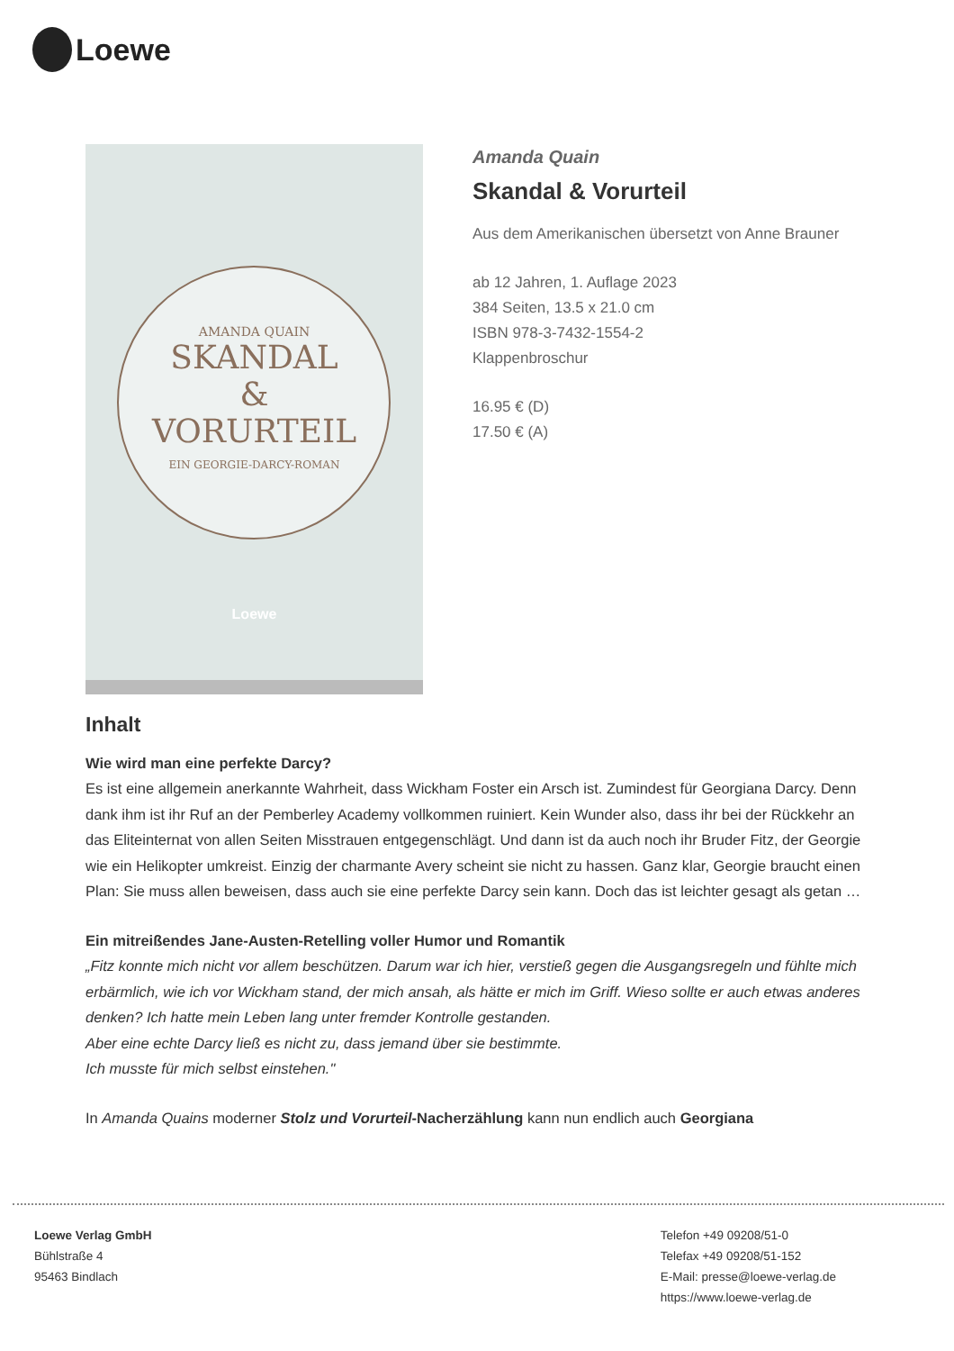Loewe
AMANDA QUAIN
SKANDAL
&
VORURTEIL
EIN GEORGIE-DARCY-ROMAN
Loewe
Amanda Quain
Skandal & Vorurteil
Aus dem Amerikanischen übersetzt von Anne Brauner
ab 12 Jahren, 1. Auflage 2023
384 Seiten, 13.5 x 21.0 cm
ISBN 978-3-7432-1554-2
Klappenbroschur
16.95 € (D)
17.50 € (A)
Inhalt
Wie wird man eine perfekte Darcy?
Es ist eine allgemein anerkannte Wahrheit, dass Wickham Foster ein Arsch ist. Zumindest für Georgiana Darcy. Denn dank ihm ist ihr Ruf an der Pemberley Academy vollkommen ruiniert. Kein Wunder also, dass ihr bei der Rückkehr an das Eliteinternat von allen Seiten Misstrauen entgegenschlägt. Und dann ist da auch noch ihr Bruder Fitz, der Georgie wie ein Helikopter umkreist. Einzig der charmante Avery scheint sie nicht zu hassen. Ganz klar, Georgie braucht einen Plan: Sie muss allen beweisen, dass auch sie eine perfekte Darcy sein kann. Doch das ist leichter gesagt als getan …
Ein mitreißendes Jane-Austen-Retelling voller Humor und Romantik
„Fitz konnte mich nicht vor allem beschützen. Darum war ich hier, verstieß gegen die Ausgangsregeln und fühlte mich erbärmlich, wie ich vor Wickham stand, der mich ansah, als hätte er mich im Griff. Wieso sollte er auch etwas anderes denken? Ich hatte mein Leben lang unter fremder Kontrolle gestanden.
Aber eine echte Darcy ließ es nicht zu, dass jemand über sie bestimmte.
Ich musste für mich selbst einstehen."
In Amanda Quains moderner Stolz und Vorurteil-Nacherzählung kann nun endlich auch Georgiana
Loewe Verlag GmbH
Bühlstraße 4
95463 Bindlach
Telefon +49 09208/51-0
Telefax +49 09208/51-152
E-Mail: presse@loewe-verlag.de
https://www.loewe-verlag.de